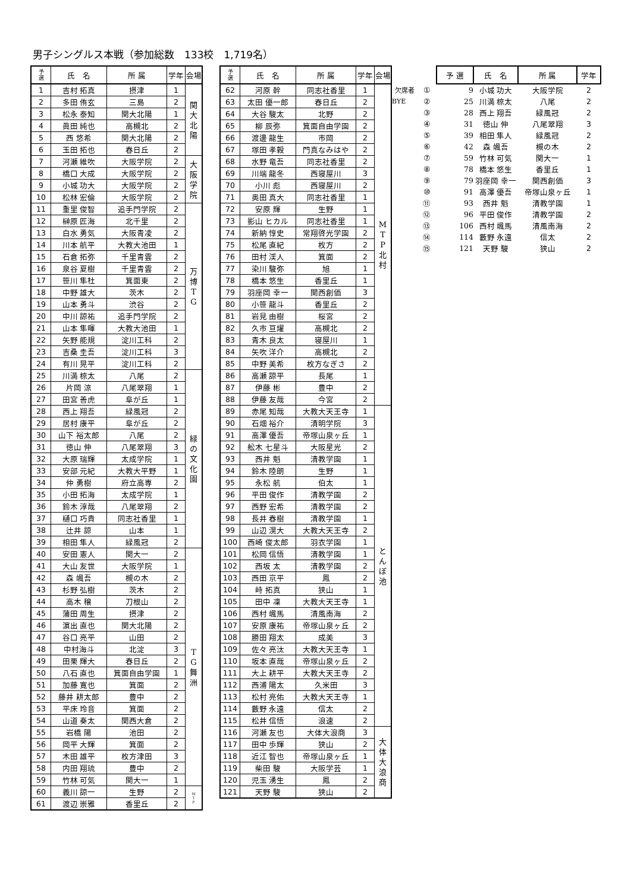男子シングルス本戦（参加総数　133校　1,719名）
| 予 選 | 氏 名 | 所 属 | 学年 | 会場 |
| --- | --- | --- | --- | --- |
| 1 | 吉村 拓真 | 摂津 | 1 | 関 大 北 陽 |
| 2 | 多田 侑玄 | 三島 | 2 | |
| 3 | 松永 泰知 | 関大北陽 | 1 | |
| 4 | 眞田 純也 | 高槻北 | 2 | |
| 5 | 西 悠希 | 関大北陽 | 2 | |
| 6 | 玉田 拓也 | 春日丘 | 2 | |
| 7 | 河瀬 維吹 | 大阪学院 | 2 | 大 阪 学 院 |
| 8 | 橋口 大成 | 大阪学院 | 2 | |
| 9 | 小城 功大 | 大阪学院 | 2 | |
| 10 | 松林 宏倫 | 大阪学院 | 2 | |
| 11 | 重里 俊智 | 追手門学院 | 2 | 万 博 T G |
| 12 | 榊原 匠海 | 北千里 | 2 | |
| 13 | 白水 勇気 | 大阪青凌 | 2 | |
| 14 | 川本 航平 | 大教大池田 | 1 | |
| 15 | 石倉 拓弥 | 千里青雲 | 2 | |
| 16 | 泉谷 夏樹 | 千里青雲 | 2 | |
| 17 | 笹川 隼杜 | 箕面東 | 2 | |
| 18 | 中野 雄大 | 茨木 | 2 | |
| 19 | 山本 勇斗 | 渋谷 | 2 | |
| 20 | 中川 諒祐 | 追手門学院 | 2 | |
| 21 | 山本 隼暉 | 大教大池田 | 1 | |
| 22 | 矢野 能規 | 淀川工科 | 2 | |
| 23 | 吉桑 圭吾 | 淀川工科 | 3 | |
| 24 | 有川 晃平 | 淀川工科 | 2 | |
| 25 | 川満 椋太 | 八尾 | 2 | 緑 の 文 化 園 |
| 26 | 片岡 涼 | 八尾翠翔 | 1 | |
| 27 | 田宮 善虎 | 阜が丘 | 1 | |
| 28 | 西上 翔吾 | 緑風冠 | 2 | |
| 29 | 居村 康平 | 阜が丘 | 2 | |
| 30 | 山下 裕太郎 | 八尾 | 2 | |
| 31 | 徳山 伸 | 八尾翠翔 | 3 | |
| 32 | 大原 瑞輝 | 太成学院 | 1 | |
| 33 | 安部 元紀 | 大教大平野 | 1 | |
| 34 | 仲 勇樹 | 府立高専 | 2 | |
| 35 | 小田 拓海 | 太成学院 | 1 | |
| 36 | 鈴木 淳哉 | 八尾翠翔 | 2 | |
| 37 | 樋口 巧貴 | 同志社香里 | 1 | |
| 38 | 辻井 諒 | 山本 | 1 | |
| 39 | 相田 隼人 | 緑風冠 | 2 | |
| 40 | 安田 憲人 | 関大一 | 2 | T G 舞 洲 |
| 41 | 大山 友世 | 大阪学院 | 1 | |
| 42 | 森 颯吾 | 槻の木 | 2 | |
| 43 | 杉野 弘樹 | 茨木 | 2 | |
| 44 | 高木 穣 | 刀根山 | 2 | |
| 45 | 蒲田 周生 | 摂津 | 2 | |
| 46 | 濵出 直也 | 関大北陽 | 2 | |
| 47 | 谷口 亮平 | 山田 | 2 | |
| 48 | 中村海斗 | 北淀 | 3 | |
| 49 | 田栗 輝大 | 春日丘 | 2 | |
| 50 | 八石 直也 | 箕面自由学園 | 1 | |
| 51 | 加藤 寛也 | 箕面 | 2 | |
| 52 | 藤井 耕太郎 | 豊中 | 2 | |
| 53 | 平床 玲音 | 箕面 | 2 | |
| 54 | 山道 奏太 | 関西大倉 | 2 | |
| 55 | 岩橋 陽 | 池田 | 2 | |
| 56 | 岡平 大輝 | 箕面 | 2 | |
| 57 | 木田 雄平 | 枚方津田 | 3 | |
| 58 | 内田 翔琉 | 豊中 | 2 | |
| 59 | 竹林 可気 | 関大一 | 1 | |
| 60 | 義川 諒一 | 生野 | 2 | M T P |
| 61 | 渡辺 崇雅 | 香里丘 | 2 | |
| 予 選 | 氏 名 | 所 属 | 学年 | 会場 |
| --- | --- | --- | --- | --- |
| 62 | 河原 幹 | 同志社香里 | 1 | M T P 北 村 |
| 63 | 太田 優一郎 | 春日丘 | 2 | |
| 64 | 大谷 駿太 | 北野 | 2 | |
| 65 | 柳 辰弥 | 箕面自由学園 | 2 | |
| 66 | 渡邊 龍生 | 市岡 | 2 | |
| 67 | 塚田 孝穀 | 門真なみはや | 2 | |
| 68 | 水野 竜吾 | 同志社香里 | 2 | |
| 69 | 川端 龍冬 | 西寝屋川 | 3 | |
| 70 | 小川 彪 | 西寝屋川 | 2 | |
| 71 | 奥田 真大 | 同志社香里 | 1 | |
| 72 | 安原 輝 | 生野 | 1 | |
| 73 | 影山 ヒカル | 同志社香里 | 1 | |
| 74 | 新納 惇史 | 常翔啓光学園 | 2 | |
| 75 | 松尾 直紀 | 枚方 | 2 | |
| 76 | 田村 渓人 | 箕面 | 2 | |
| 77 | 染川 駿弥 | 旭 | 1 | |
| 78 | 橋本 悠生 | 香里丘 | 1 | |
| 79 | 羽座岡 幸一 | 関西創価 | 3 | |
| 80 | 小笹 龍斗 | 香里丘 | 2 | |
| 81 | 岩見 由樹 | 桜宮 | 2 | |
| 82 | 久市 亘燿 | 高槻北 | 2 | |
| 83 | 青木 良太 | 寝屋川 | 1 | |
| 84 | 矢吹 洋介 | 高槻北 | 2 | |
| 85 | 中野 美希 | 枚方なぎさ | 2 | |
| 86 | 高瀬 諒平 | 長尾 | 1 | |
| 87 | 伊藤 彬 | 豊中 | 2 | |
| 88 | 伊藤 友哉 | 今宮 | 2 | |
| 89 | 赤尾 知哉 | 大教大天王寺 | 1 | と ん ぼ 池 |
| 90 | 石畑 裕介 | 清明学院 | 3 | |
| 91 | 高澤 優吾 | 帝塚山泉ヶ丘 | 1 | |
| 92 | 舩木 七星斗 | 大阪星光 | 2 | |
| 93 | 西井 魁 | 清教学園 | 1 | |
| 94 | 鈴木 陸朗 | 生野 | 1 | |
| 95 | 永松 航 | 伯太 | 1 | |
| 96 | 平田 俊作 | 清教学園 | 2 | |
| 97 | 西野 宏希 | 清教学園 | 2 | |
| 98 | 長井 春樹 | 清教学園 | 1 | |
| 99 | 山辺 滉大 | 大教大天王寺 | 2 | |
| 100 | 西崎 俊太郎 | 羽衣学園 | 1 | |
| 101 | 松岡 信悟 | 清教学園 | 1 | |
| 102 | 西坂 太 | 清教学園 | 2 | |
| 103 | 西田 京平 | 鳳 | 2 | |
| 104 | 峙 拓真 | 狭山 | 1 | |
| 105 | 田中 凜 | 大教大天王寺 | 1 | |
| 106 | 西村 颯馬 | 清風南海 | 2 | |
| 107 | 安原 康祐 | 帝塚山泉ヶ丘 | 2 | |
| 108 | 勝田 翔太 | 成美 | 3 | |
| 109 | 佐々 亮汰 | 大教大天王寺 | 1 | |
| 110 | 坂本 直哉 | 帝塚山泉ヶ丘 | 2 | |
| 111 | 大上 耕平 | 大教大天王寺 | 2 | |
| 112 | 西浦 陽太 | 久米田 | 3 | |
| 113 | 松村 亮佑 | 大教大天王寺 | 1 | |
| 114 | 藪野 永遠 | 信太 | 2 | |
| 115 | 松井 信悟 | 浪速 | 2 | |
| 116 | 河瀬 友也 | 大体大浪商 | 3 | 大 体 大 浪 商 |
| 117 | 田中 歩輝 | 狭山 | 2 | |
| 118 | 近江 智也 | 帝塚山泉ヶ丘 | 1 | |
| 119 | 柴田 駿 | 大阪学芸 | 1 | |
| 120 | 児玉 湧生 | 鳳 | 2 | |
| 121 | 天野 駿 | 狭山 | 2 | |
| | | 予 選 | 氏 名 | 所 属 | 学年 |
| 欠席者 | ① | 9 | 小城 功大 | 大阪学院 | 2 |
| BYE | ② | 25 | 川満 椋太 | 八尾 | 2 |
| | ③ | 28 | 西上 翔吾 | 緑風冠 | 2 |
| | ④ | 31 | 徳山 伸 | 八尾翠翔 | 3 |
| | ⑤ | 39 | 相田 隼人 | 緑風冠 | 2 |
| | ⑥ | 42 | 森 颯吾 | 槻の木 | 2 |
| | ⑦ | 59 | 竹林 可気 | 関大一 | 1 |
| | ⑧ | 78 | 橋本 悠生 | 香里丘 | 1 |
| | ⑨ | 79 | 羽座岡 幸一 | 関西創価 | 3 |
| | ⑩ | 91 | 高澤 優吾 | 帝塚山泉ヶ丘 | 1 |
| | ⑪ | 93 | 西井 魁 | 清教学園 | 1 |
| | ⑫ | 96 | 平田 俊作 | 清教学園 | 2 |
| | ⑬ | 106 | 西村 颯馬 | 清風南海 | 2 |
| | ⑭ | 114 | 藪野 永遠 | 信太 | 2 |
| | ⑮ | 121 | 天野 駿 | 狭山 | 2 |